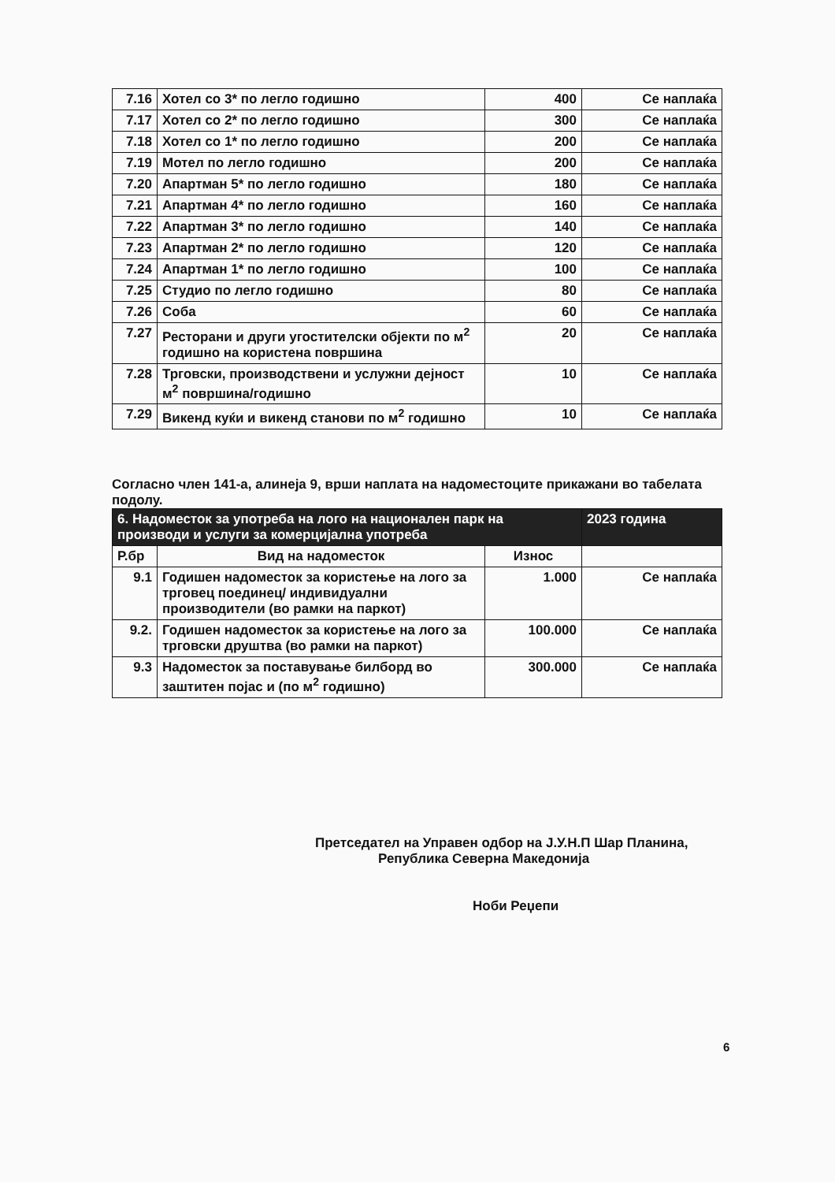| 7.16 | Хотел со 3* по легло годишно | 400 | Се наплаќа |
| 7.17 | Хотел со 2* по легло годишно | 300 | Се наплаќа |
| 7.18 | Хотел со 1* по легло годишно | 200 | Се наплаќа |
| 7.19 | Мотел по легло годишно | 200 | Се наплаќа |
| 7.20 | Апартман 5* по легло годишно | 180 | Се наплаќа |
| 7.21 | Апартман 4* по легло годишно | 160 | Се наплаќа |
| 7.22 | Апартман 3* по легло годишно | 140 | Се наплаќа |
| 7.23 | Апартман 2* по легло годишно | 120 | Се наплаќа |
| 7.24 | Апартман 1* по легло годишно | 100 | Се наплаќа |
| 7.25 | Студио по легло годишно | 80 | Се наплаќа |
| 7.26 | Соба | 60 | Се наплаќа |
| 7.27 | Ресторани и други угостителски објекти по м<sup>2</sup> годишно на користена површина | 20 | Се наплаќа |
| 7.28 | Трговски, производствени и услужни дејност м<sup>2</sup> површина/годишно | 10 | Се наплаќа |
| 7.29 | Викенд куќи и викенд станови по м<sup>2</sup> годишно | 10 | Се наплаќа |
Согласно член 141-а, алинеја 9, врши наплата на надоместоците прикажани во табелата подолу.
| 6. Надоместок за употреба на лого на национален парк на производи и услуги за комерцијална употреба | | | 2023 година |
| --- | --- | --- | --- |
| Р.бр | Вид на надоместок | Износ | |
| 9.1 | Годишен надоместок за користење на лого за трговец поединец/ индивидуални производители (во рамки на паркот) | 1.000 | Се наплаќа |
| 9.2. | Годишен надоместок за користење на лого за трговски друштва (во рамки на паркот) | 100.000 | Се наплаќа |
| 9.3 | Надоместок за поставување билборд во заштитен појас и (по м<sup>2</sup> годишно) | 300.000 | Се наплаќа |
Претседател на Управен одбор на Ј.У.Н.П Шар Планина,
Република Северна Македонија
Ноби Реџепи
6